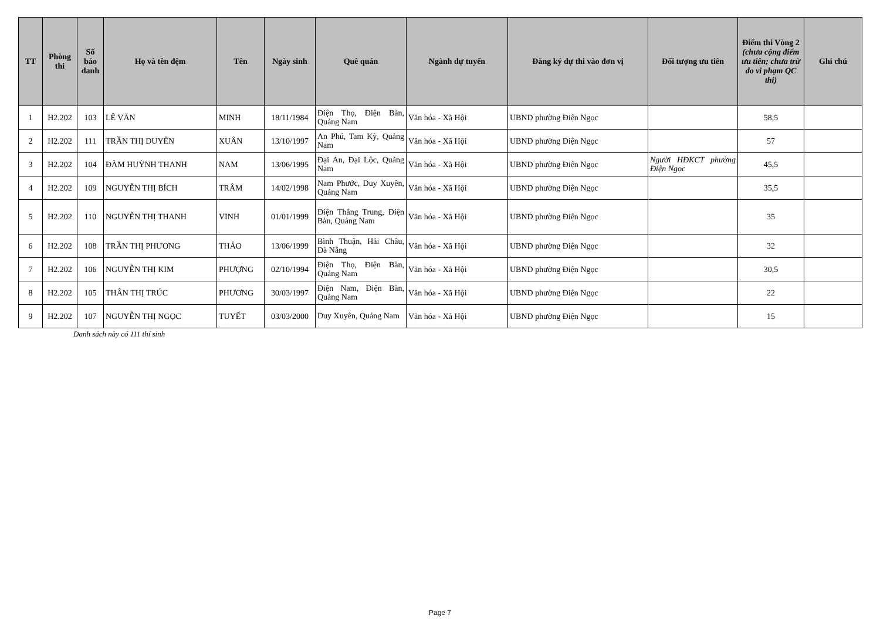| TT | Phòng thi | Số báo danh | Họ và tên đệm | Tên | Ngày sinh | Quê quán | Ngành dự tuyển | Đăng ký dự thi vào đơn vị | Đối tượng ưu tiên | Điểm thi Vòng 2 (chưa cộng điểm ưu tiên; chưa trừ do vi phạm QC thi) | Ghi chú |
| --- | --- | --- | --- | --- | --- | --- | --- | --- | --- | --- | --- |
| 1 | H2.202 | 103 | LÊ VĂN | MINH | 18/11/1984 | Điện Thọ, Điện Bàn, Quảng Nam | Văn hóa - Xã Hội | UBND phường Điện Ngọc | | 58,5 | |
| 2 | H2.202 | 111 | TRẦN THỊ DUYÊN | XUÂN | 13/10/1997 | An Phú, Tam Kỳ, Quảng Nam | Văn hóa - Xã Hội | UBND phường Điện Ngọc | | 57 | |
| 3 | H2.202 | 104 | ĐÀM HUỲNH THANH | NAM | 13/06/1995 | Đại An, Đại Lộc, Quảng Nam | Văn hóa - Xã Hội | UBND phường Điện Ngọc | Người HĐKCT phường Điện Ngọc | 45,5 | |
| 4 | H2.202 | 109 | NGUYỄN THỊ BÍCH | TRÂM | 14/02/1998 | Nam Phước, Duy Xuyên, Quảng Nam | Văn hóa - Xã Hội | UBND phường Điện Ngọc | | 35,5 | |
| 5 | H2.202 | 110 | NGUYỄN THỊ THANH | VINH | 01/01/1999 | Điện Thắng Trung, Điện Bàn, Quảng Nam | Văn hóa - Xã Hội | UBND phường Điện Ngọc | | 35 | |
| 6 | H2.202 | 108 | TRẦN THỊ PHƯƠNG | THẢO | 13/06/1999 | Bình Thuận, Hải Châu, Đà Nẵng | Văn hóa - Xã Hội | UBND phường Điện Ngọc | | 32 | |
| 7 | H2.202 | 106 | NGUYỄN THỊ KIM | PHƯỢNG | 02/10/1994 | Điện Thọ, Điện Bàn, Quảng Nam | Văn hóa - Xã Hội | UBND phường Điện Ngọc | | 30,5 | |
| 8 | H2.202 | 105 | THÂN THỊ TRÚC | PHƯƠNG | 30/03/1997 | Điện Nam, Điện Bàn, Quảng Nam | Văn hóa - Xã Hội | UBND phường Điện Ngọc | | 22 | |
| 9 | H2.202 | 107 | NGUYỄN THỊ NGỌC | TUYẾT | 03/03/2000 | Duy Xuyên, Quảng Nam | Văn hóa - Xã Hội | UBND phường Điện Ngọc | | 15 | |
Danh sách này có 111 thí sinh
Page 7